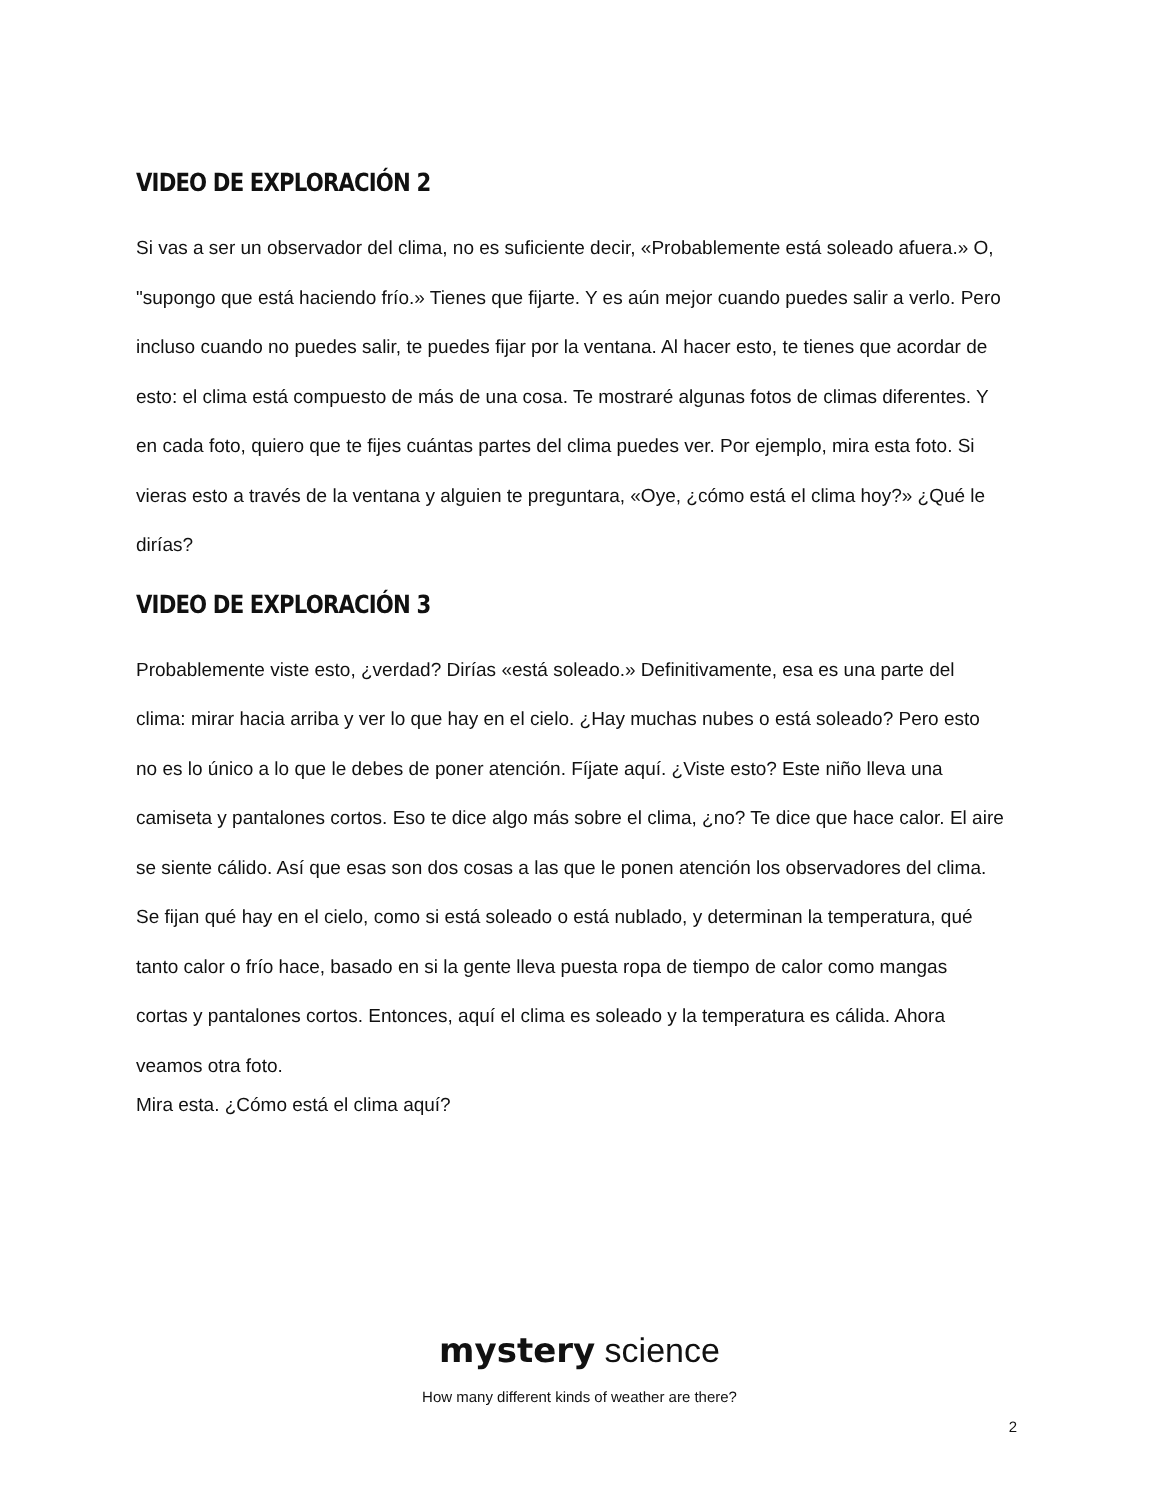VIDEO DE EXPLORACIÓN 2
Si vas a ser un observador del clima, no es suficiente decir, «Probablemente está soleado afuera.» O, "supongo que está haciendo frío.» Tienes que fijarte. Y es aún mejor cuando puedes salir a verlo. Pero incluso cuando no puedes salir, te puedes fijar por la ventana. Al hacer esto, te tienes que acordar de esto: el clima está compuesto de más de una cosa. Te mostraré algunas fotos de climas diferentes. Y en cada foto, quiero que te fijes cuántas partes del clima puedes ver. Por ejemplo, mira esta foto. Si vieras esto a través de la ventana y alguien te preguntara, «Oye, ¿cómo está el clima hoy?» ¿Qué le dirías?
VIDEO DE EXPLORACIÓN 3
Probablemente viste esto, ¿verdad? Dirías «está soleado.» Definitivamente, esa es una parte del clima: mirar hacia arriba y ver lo que hay en el cielo. ¿Hay muchas nubes o está soleado? Pero esto no es lo único a lo que le debes de poner atención. Fíjate aquí. ¿Viste esto? Este niño lleva una camiseta y pantalones cortos. Eso te dice algo más sobre el clima, ¿no? Te dice que hace calor. El aire se siente cálido. Así que esas son dos cosas a las que le ponen atención los observadores del clima. Se fijan qué hay en el cielo, como si está soleado o está nublado, y determinan la temperatura, qué tanto calor o frío hace, basado en si la gente lleva puesta ropa de tiempo de calor como mangas cortas y pantalones cortos. Entonces, aquí el clima es soleado y la temperatura es cálida. Ahora veamos otra foto.
Mira esta. ¿Cómo está el clima aquí?
mystery science
How many different kinds of weather are there?
2